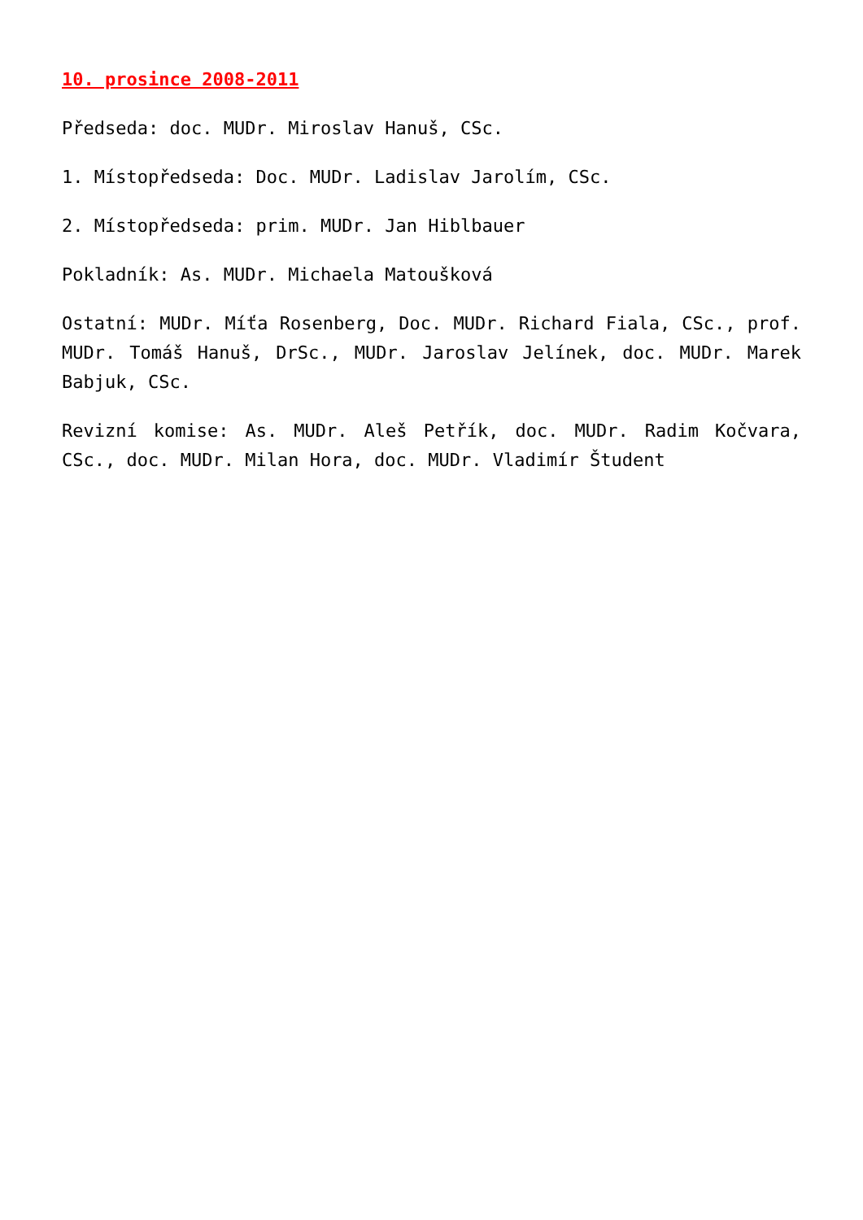10. prosince 2008-2011
Předseda: doc. MUDr. Miroslav Hanuš, CSc.
1. Místopředseda: Doc. MUDr. Ladislav Jarolím, CSc.
2. Místopředseda: prim. MUDr. Jan Hiblbauer
Pokladník: As. MUDr. Michaela Matoušková
Ostatní: MUDr. Míťa Rosenberg, Doc. MUDr. Richard Fiala, CSc., prof. MUDr. Tomáš Hanuš, DrSc., MUDr. Jaroslav Jelínek, doc. MUDr. Marek Babjuk, CSc.
Revizní komise: As. MUDr. Aleš Petřík, doc. MUDr. Radim Kočvara, CSc., doc. MUDr. Milan Hora, doc. MUDr. Vladimír Študent